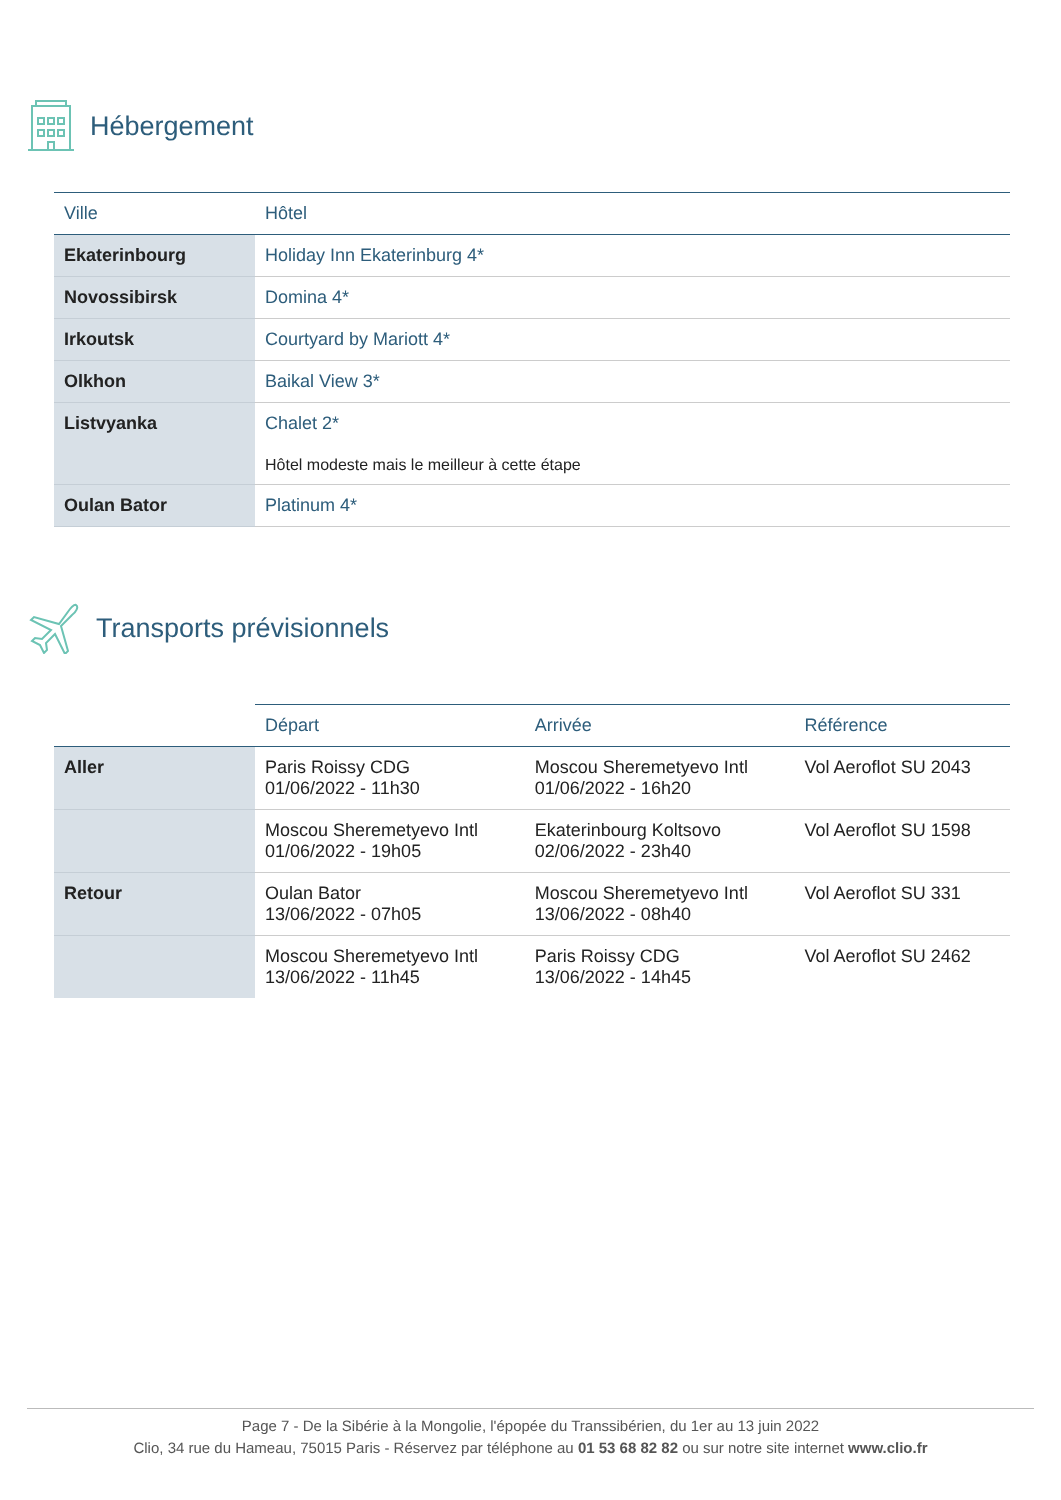Hébergement
| Ville | Hôtel |
| --- | --- |
| Ekaterinbourg | Holiday Inn Ekaterinburg 4* |
| Novossibirsk | Domina 4* |
| Irkoutsk | Courtyard by Mariott 4* |
| Olkhon | Baikal View 3* |
| Listvyanka | Chalet 2* Hôtel modeste mais le meilleur à cette étape |
| Oulan Bator | Platinum 4* |
Transports prévisionnels
| | Départ | Arrivée | Référence |
| --- | --- | --- | --- |
| Aller | Paris Roissy CDG 01/06/2022 - 11h30 | Moscou Sheremetyevo Intl 01/06/2022 - 16h20 | Vol Aeroflot SU 2043 |
| | Moscou Sheremetyevo Intl 01/06/2022 - 19h05 | Ekaterinbourg Koltsovo 02/06/2022 - 23h40 | Vol Aeroflot SU 1598 |
| Retour | Oulan Bator 13/06/2022 - 07h05 | Moscou Sheremetyevo Intl 13/06/2022 - 08h40 | Vol Aeroflot SU 331 |
| | Moscou Sheremetyevo Intl 13/06/2022 - 11h45 | Paris Roissy CDG 13/06/2022 - 14h45 | Vol Aeroflot SU 2462 |
Page 7 - De la Sibérie à la Mongolie, l'épopée du Transsibérien, du 1er au 13 juin 2022
Clio, 34 rue du Hameau, 75015 Paris - Réservez par téléphone au 01 53 68 82 82 ou sur notre site internet www.clio.fr